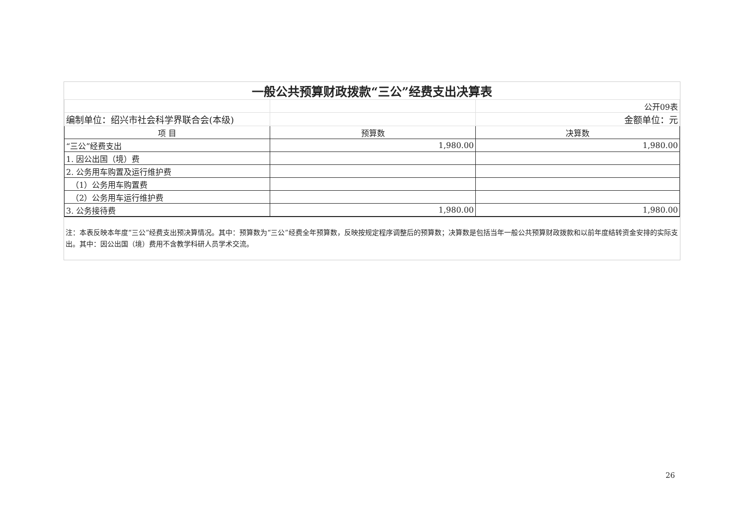| 一般公共预算财政拨款“三公”经费支出决算表 | | |
| | | 公开09表 |
| 编制单位：绍兴市社会科学界联合会(本级) | | 金额单位：元 |
| 项 目 | 预算数 | 决算数 |
| “三公”经费支出 | 1,980.00 | 1,980.00 |
| 1. 因公出国（境）费 | | |
| 2. 公务用车购置及运行维护费 | | |
| （1）公务用车购置费 | | |
| （2）公务用车运行维护费 | | |
| 3. 公务接待费 | 1,980.00 | 1,980.00 |
注：本表反映本年度“三公”经费支出预决算情况。其中：预算数为“三公”经费全年预算数，反映按规定程序调整后的预算数；决算数是包括当年一般公共预算财政拨款和以前年度结转资金安排的实际支出。其中：因公出国（境）费用不含教学科研人员学术交流。
26